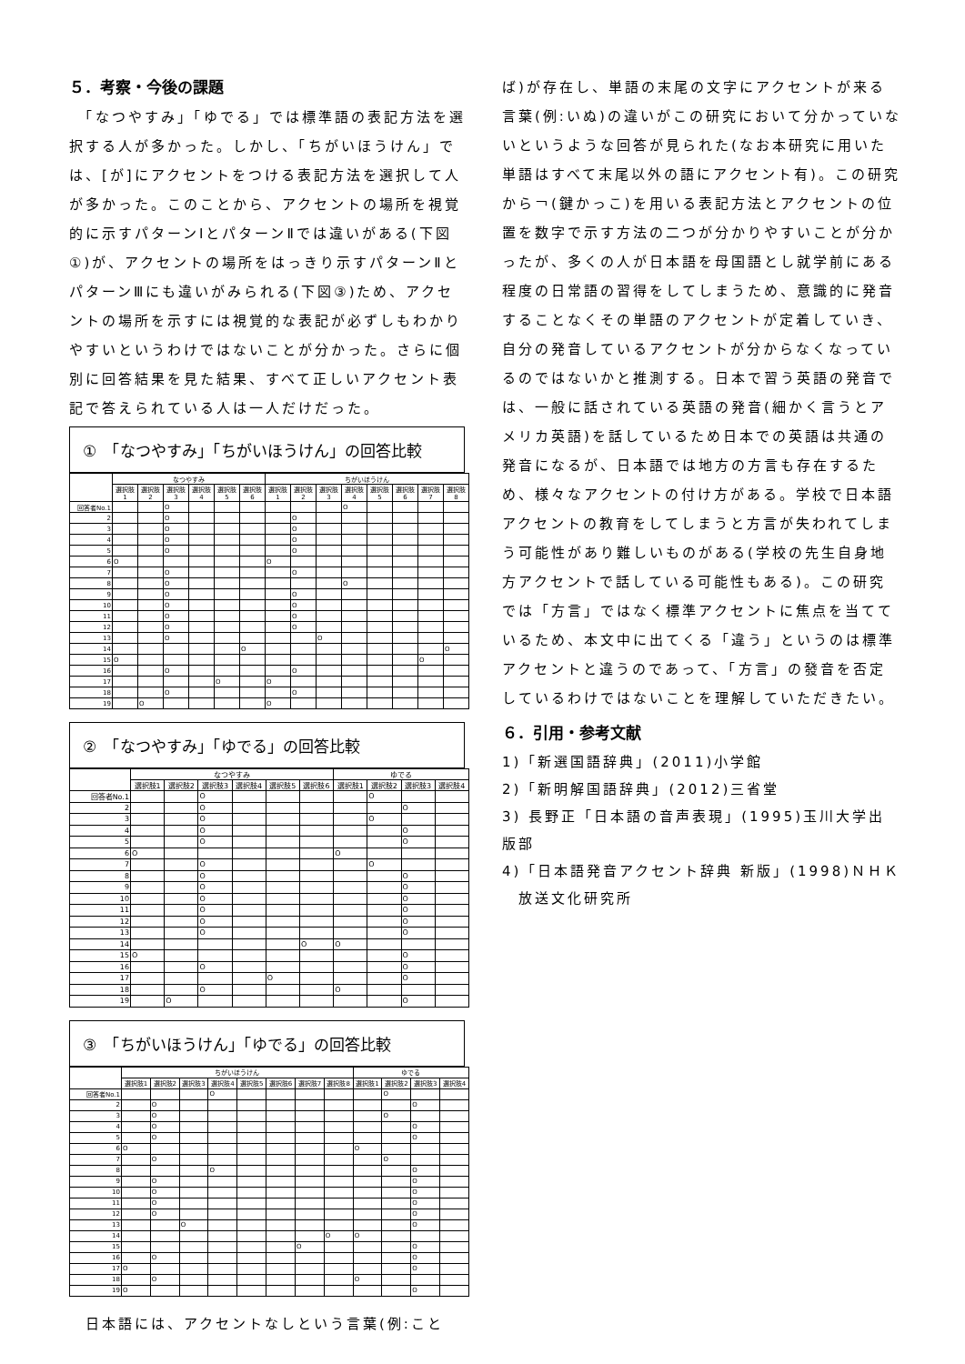５．考察・今後の課題
　「なつやすみ」「ゆでる」では標準語の表記方法を選択する人が多かった。しかし、「ちがいほうけん」では、[が]にアクセントをつける表記方法を選択して人が多かった。このことから、アクセントの場所を視覚的に示すパターンⅠとパターンⅡでは違いがある(下図①)が、アクセントの場所をはっきり示すパターンⅡとパターンⅢにも違いがみられる(下図③)ため、アクセントの場所を示すには視覚的な表記が必ずしもわかりやすいというわけではないことが分かった。さらに個別に回答結果を見た結果、すべて正しいアクセント表記で答えられている人は一人だけだった。
①　「なつやすみ」「ちがいほうけん」の回答比較
| | なつやすみ | | | | | | ちがいほうけん | | | | | | | |
| --- | --- | --- | --- | --- | --- | --- | --- | --- | --- | --- | --- | --- | --- | --- |
| | 選択肢1 | 選択肢2 | 選択肢3 | 選択肢4 | 選択肢5 | 選択肢6 | 選択肢1 | 選択肢2 | 選択肢3 | 選択肢4 | 選択肢5 | 選択肢6 | 選択肢7 | 選択肢8 |
| 回答者No.1 | | | O | | | | | | | O | | | | |
| 2 | | | O | | | | | O | | | | | | |
| 3 | | | O | | | | | O | | | | | | |
| 4 | | | O | | | | | O | | | | | | |
| 5 | | | O | | | | | O | | | | | | |
| 6 | O | | | | | | O | | | | | | | |
| 7 | | | O | | | | | O | | | | | | |
| 8 | | | O | | | | | | | O | | | | |
| 9 | | | O | | | | | O | | | | | | |
| 10 | | | O | | | | | O | | | | | | |
| 11 | | | O | | | | | O | | | | | | |
| 12 | | | O | | | | | O | | | | | | |
| 13 | | | O | | | | | | O | | | | | |
| 14 | | | | | | O | | | | | | | | O |
| 15 | O | | | | | | | | | | | | O | |
| 16 | | | O | | | | | O | | | | | | |
| 17 | | | | | O | | O | | | | | | | |
| 18 | | | O | | | | | O | | | | | | |
| 19 | | O | | | | | O | | | | | | | |
②　「なつやすみ」「ゆでる」の回答比較
| | なつやすみ | | | | | | ゆでる | | | |
| --- | --- | --- | --- | --- | --- | --- | --- | --- | --- | --- |
| | 選択肢1 | 選択肢2 | 選択肢3 | 選択肢4 | 選択肢5 | 選択肢6 | 選択肢1 | 選択肢2 | 選択肢3 | 選択肢4 |
| 回答者No.1 | | | O | | | | | O | | |
| 2 | | | O | | | | | | O | |
| 3 | | | O | | | | | O | | |
| 4 | | | O | | | | | | O | |
| 5 | | | O | | | | | | O | |
| 6 | O | | | | | | O | | | |
| 7 | | | O | | | | | O | | |
| 8 | | | O | | | | | | O | |
| 9 | | | O | | | | | | O | |
| 10 | | | O | | | | | | O | |
| 11 | | | O | | | | | | O | |
| 12 | | | O | | | | | | O | |
| 13 | | | O | | | | | | O | |
| 14 | | | | | | O | O | | | |
| 15 | O | | | | | | | | O | |
| 16 | | | O | | | | | | O | |
| 17 | | | | | O | | | | O | |
| 18 | | | O | | | | O | | | |
| 19 | | O | | | | | | | O | |
③　「ちがいほうけん」「ゆでる」の回答比較
| | ちがいほうけん | | | | | | | | ゆでる | | | |
| --- | --- | --- | --- | --- | --- | --- | --- | --- | --- | --- | --- | --- |
| | 選択肢1 | 選択肢2 | 選択肢3 | 選択肢4 | 選択肢5 | 選択肢6 | 選択肢7 | 選択肢8 | 選択肢1 | 選択肢2 | 選択肢3 | 選択肢4 |
| 回答者No.1 | | | | O | | | | | | O | | |
| 2 | | O | | | | | | | | | O | |
| 3 | | O | | | | | | | | O | | |
| 4 | | O | | | | | | | | | O | |
| 5 | | O | | | | | | | | | O | |
| 6 | O | | | | | | | | O | | | |
| 7 | | O | | | | | | | | O | | |
| 8 | | | | O | | | | | | | O | |
| 9 | | O | | | | | | | | | O | |
| 10 | | O | | | | | | | | | O | |
| 11 | | O | | | | | | | | | O | |
| 12 | | O | | | | | | | | | O | |
| 13 | | | O | | | | | | | | O | |
| 14 | | | | | | | | O | O | | | |
| 15 | | | | | | | O | | | | O | |
| 16 | | O | | | | | | | | | O | |
| 17 | O | | | | | | | | | | O | |
| 18 | | O | | | | | | | O | | | |
| 19 | O | | | | | | | | | | O | |
　日本語には、アクセントなしという言葉(例:こと
ば)が存在し、単語の末尾の文字にアクセントが来る言葉(例:いぬ)の違いがこの研究において分かっていないというような回答が見られた(なお本研究に用いた単語はすべて末尾以外の語にアクセント有)。この研究から￢(鍵かっこ)を用いる表記方法とアクセントの位置を数字で示す方法の二つが分かりやすいことが分かったが、多くの人が日本語を母国語とし就学前にある程度の日常語の習得をしてしまうため、意識的に発音することなくその単語のアクセントが定着していき、自分の発音しているアクセントが分からなくなっているのではないかと推測する。日本で習う英語の発音では、一般に話されている英語の発音(細かく言うとアメリカ英語)を話しているため日本での英語は共通の発音になるが、日本語では地方の方言も存在するため、様々なアクセントの付け方がある。学校で日本語アクセントの教育をしてしまうと方言が失われてしまう可能性があり難しいものがある(学校の先生自身地方アクセントで話している可能性もある)。この研究では「方言」ではなく標準アクセントに焦点を当てているため、本文中に出てくる「違う」というのは標準アクセントと違うのであって、「方言」の發音を否定しているわけではないことを理解していただきたい。
６．引用・参考文献
1)「新選国語辞典」(2011)小学館
2)「新明解国語辞典」(2012)三省堂
3) 長野正「日本語の音声表現」(1995)玉川大学出版部
4)「日本語発音アクセント辞典 新版」(1998)ＮＨＫ
　放送文化研究所